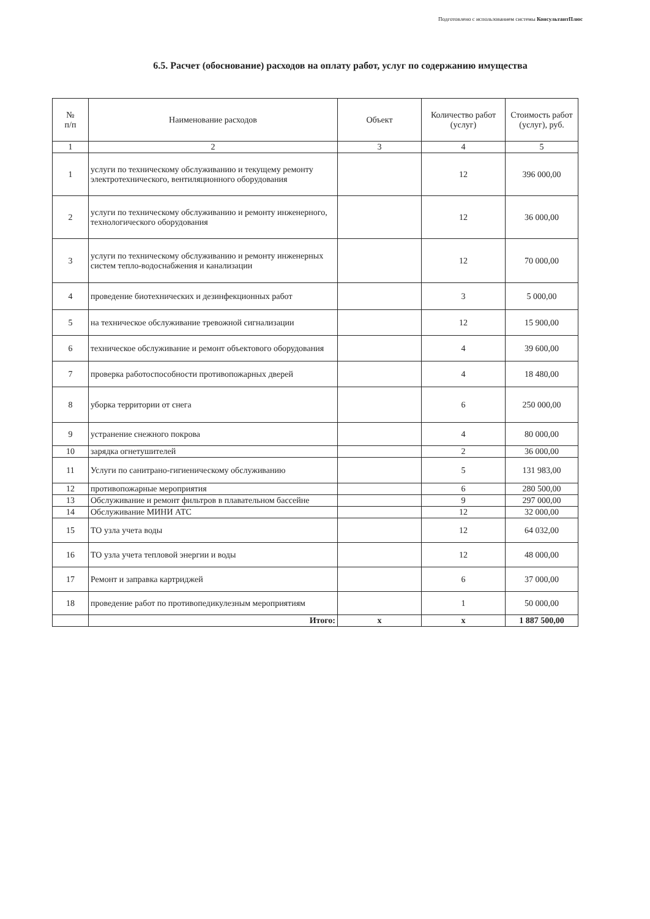Подготовлено с использованием системы КонсультантПлюс
6.5. Расчет (обоснование) расходов на оплату работ, услуг по содержанию имущества
| № п/п | Наименование расходов | Объект | Количество работ (услуг) | Стоимость работ (услуг), руб. |
| --- | --- | --- | --- | --- |
| 1 | 2 | 3 | 4 | 5 |
| 1 | услуги по техническому обслуживанию и текущему ремонту электротехнического, вентиляционного оборудования | | 12 | 396 000,00 |
| 2 | услуги по техническому обслуживанию и ремонту инженерного, технологического оборудования | | 12 | 36 000,00 |
| 3 | услуги по техническому обслуживанию и ремонту инженерных систем тепло-водоснабжения и канализации | | 12 | 70 000,00 |
| 4 | проведение биотехнических и дезинфекционных работ | | 3 | 5 000,00 |
| 5 | на техническое обслуживание тревожной сигнализации | | 12 | 15 900,00 |
| 6 | техническое обслуживание и ремонт объектового оборудования | | 4 | 39 600,00 |
| 7 | проверка работоспособности противопожарных дверей | | 4 | 18 480,00 |
| 8 | уборка территории от снега | | 6 | 250 000,00 |
| 9 | устранение снежного покрова | | 4 | 80 000,00 |
| 10 | зарядка огнетушителей | | 2 | 36 000,00 |
| 11 | Услуги по санитрано-гигиеническому обслуживанию | | 5 | 131 983,00 |
| 12 | противопожарные мероприятия | | 6 | 280 500,00 |
| 13 | Обслуживание и ремонт фильтров в плавательном бассейне | | 9 | 297 000,00 |
| 14 | Обслуживание МИНИ АТС | | 12 | 32 000,00 |
| 15 | ТО узла учета воды | | 12 | 64 032,00 |
| 16 | ТО узла учета тепловой энергии и воды | | 12 | 48 000,00 |
| 17 | Ремонт и заправка картриджей | | 6 | 37 000,00 |
| 18 | проведение работ по противопедикулезным мероприятиям | | 1 | 50 000,00 |
| | Итого: | х | х | 1 887 500,00 |